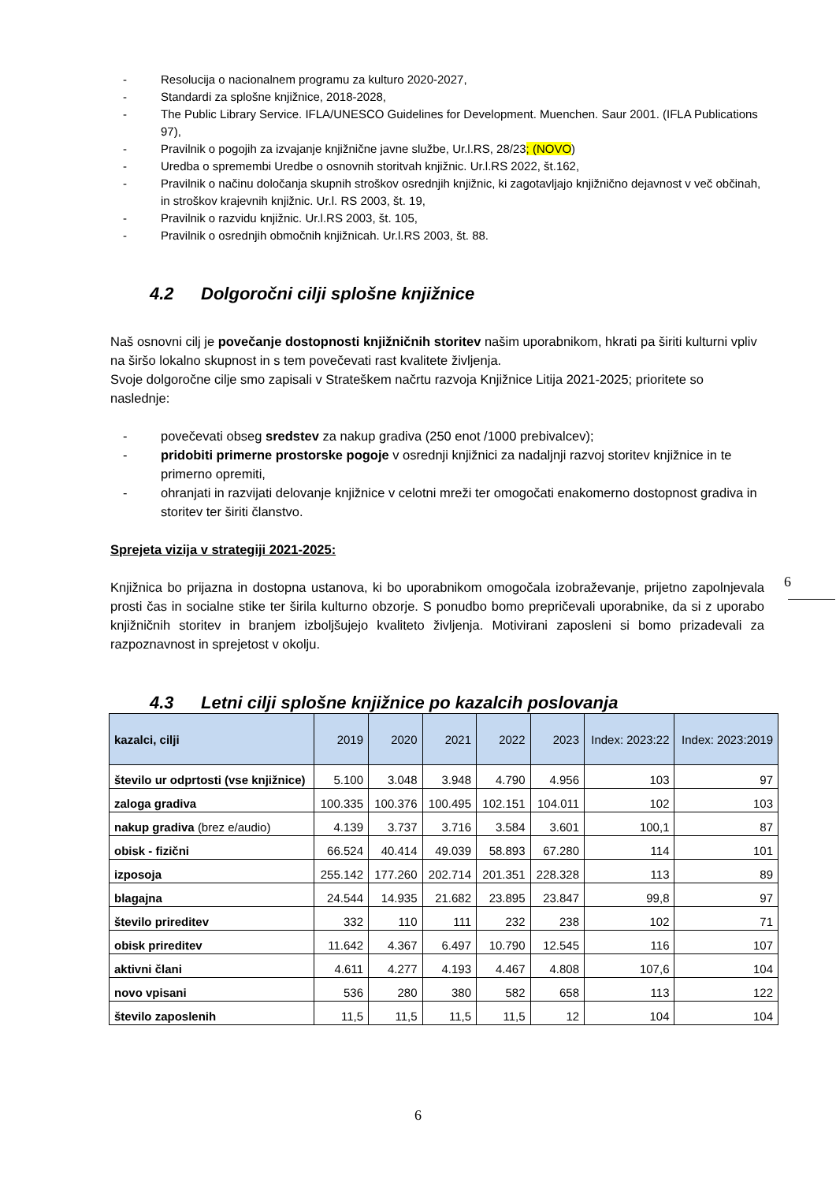- Resolucija o nacionalnem programu za kulturo 2020-2027,
- Standardi za splošne knjižnice, 2018-2028,
- The Public Library Service. IFLA/UNESCO Guidelines for Development. Muenchen. Saur 2001. (IFLA Publications 97),
- Pravilnik o pogojih za izvajanje knjižnične javne službe, Ur.l.RS, 28/23; (NOVO)
- Uredba o spremembi Uredbe o osnovnih storitvah knjižnic. Ur.l.RS 2022, št.162,
- Pravilnik o načinu določanja skupnih stroškov osrednjih knjižnic, ki zagotavljajo knjižnično dejavnost v več občinah, in stroškov krajevnih knjižnic. Ur.l. RS 2003, št. 19,
- Pravilnik o razvidu knjižnic. Ur.l.RS 2003, št. 105,
- Pravilnik o osrednjih območnih knjižnicah. Ur.l.RS 2003, št. 88.
4.2 Dolgoročni cilji splošne knjižnice
Naš osnovni cilj je povečanje dostopnosti knjižničnih storitev našim uporabnikom, hkrati pa širiti kulturni vpliv na širšo lokalno skupnost in s tem povečevati rast kvalitete življenja.
Svoje dolgoročne cilje smo zapisali v Strateškem načrtu razvoja Knjižnice Litija 2021-2025; prioritete so naslednje:
- povečevati obseg sredstev za nakup gradiva (250 enot /1000 prebivalcev);
- pridobiti primerne prostorske pogoje v osrednji knjižnici za nadaljnji razvoj storitev knjižnice in te primerno opremiti,
- ohranjati in razvijati delovanje knjižnice v celotni mreži ter omogočati enakomerno dostopnost gradiva in storitev ter širiti članstvo.
Sprejeta vizija v strategiji 2021-2025:
Knjižnica bo prijazna in dostopna ustanova, ki bo uporabnikom omogočala izobraževanje, prijetno zapolnjevala prosti čas in socialne stike ter širila kulturno obzorje. S ponudbo bomo prepričevali uporabnike, da si z uporabo knjižničnih storitev in branjem izboljšujejo kvaliteto življenja. Motivirani zaposleni si bomo prizadevali za razpoznavnost in sprejetost v okolju.
4.3 Letni cilji splošne knjižnice po kazalcih poslovanja
| kazalci, cilji | 2019 | 2020 | 2021 | 2022 | 2023 | Index: 2023:22 | Index: 2023:2019 |
| --- | --- | --- | --- | --- | --- | --- | --- |
| število ur odprtosti (vse knjižnice) | 5.100 | 3.048 | 3.948 | 4.790 | 4.956 | 103 | 97 |
| zaloga gradiva | 100.335 | 100.376 | 100.495 | 102.151 | 104.011 | 102 | 103 |
| nakup gradiva (brez e/audio) | 4.139 | 3.737 | 3.716 | 3.584 | 3.601 | 100,1 | 87 |
| obisk - fizični | 66.524 | 40.414 | 49.039 | 58.893 | 67.280 | 114 | 101 |
| izposoja | 255.142 | 177.260 | 202.714 | 201.351 | 228.328 | 113 | 89 |
| blagajna | 24.544 | 14.935 | 21.682 | 23.895 | 23.847 | 99,8 | 97 |
| število prireditev | 332 | 110 | 111 | 232 | 238 | 102 | 71 |
| obisk prireditev | 11.642 | 4.367 | 6.497 | 10.790 | 12.545 | 116 | 107 |
| aktivni člani | 4.611 | 4.277 | 4.193 | 4.467 | 4.808 | 107,6 | 104 |
| novo vpisani | 536 | 280 | 380 | 582 | 658 | 113 | 122 |
| število zaposlenih | 11,5 | 11,5 | 11,5 | 11,5 | 12 | 104 | 104 |
6
6